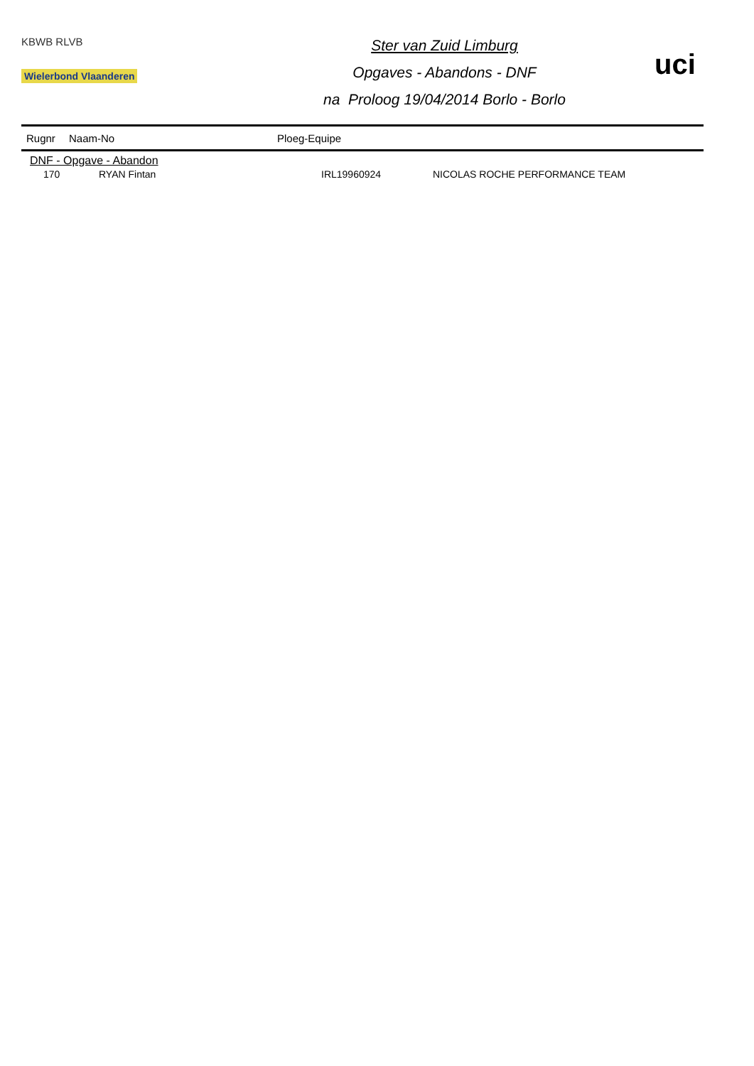KBWB RLVB
Wielerbond Vlaanderen
Ster van Zuid Limburg
Opgaves - Abandons - DNF
na Proloog 19/04/2014 Borlo - Borlo
uci
Rugnr Naam-No Ploeg-Equipe
| DNF - Opgave - Abandon | | | |
| 170 | RYAN Fintan | IRL19960924 | NICOLAS ROCHE PERFORMANCE TEAM |